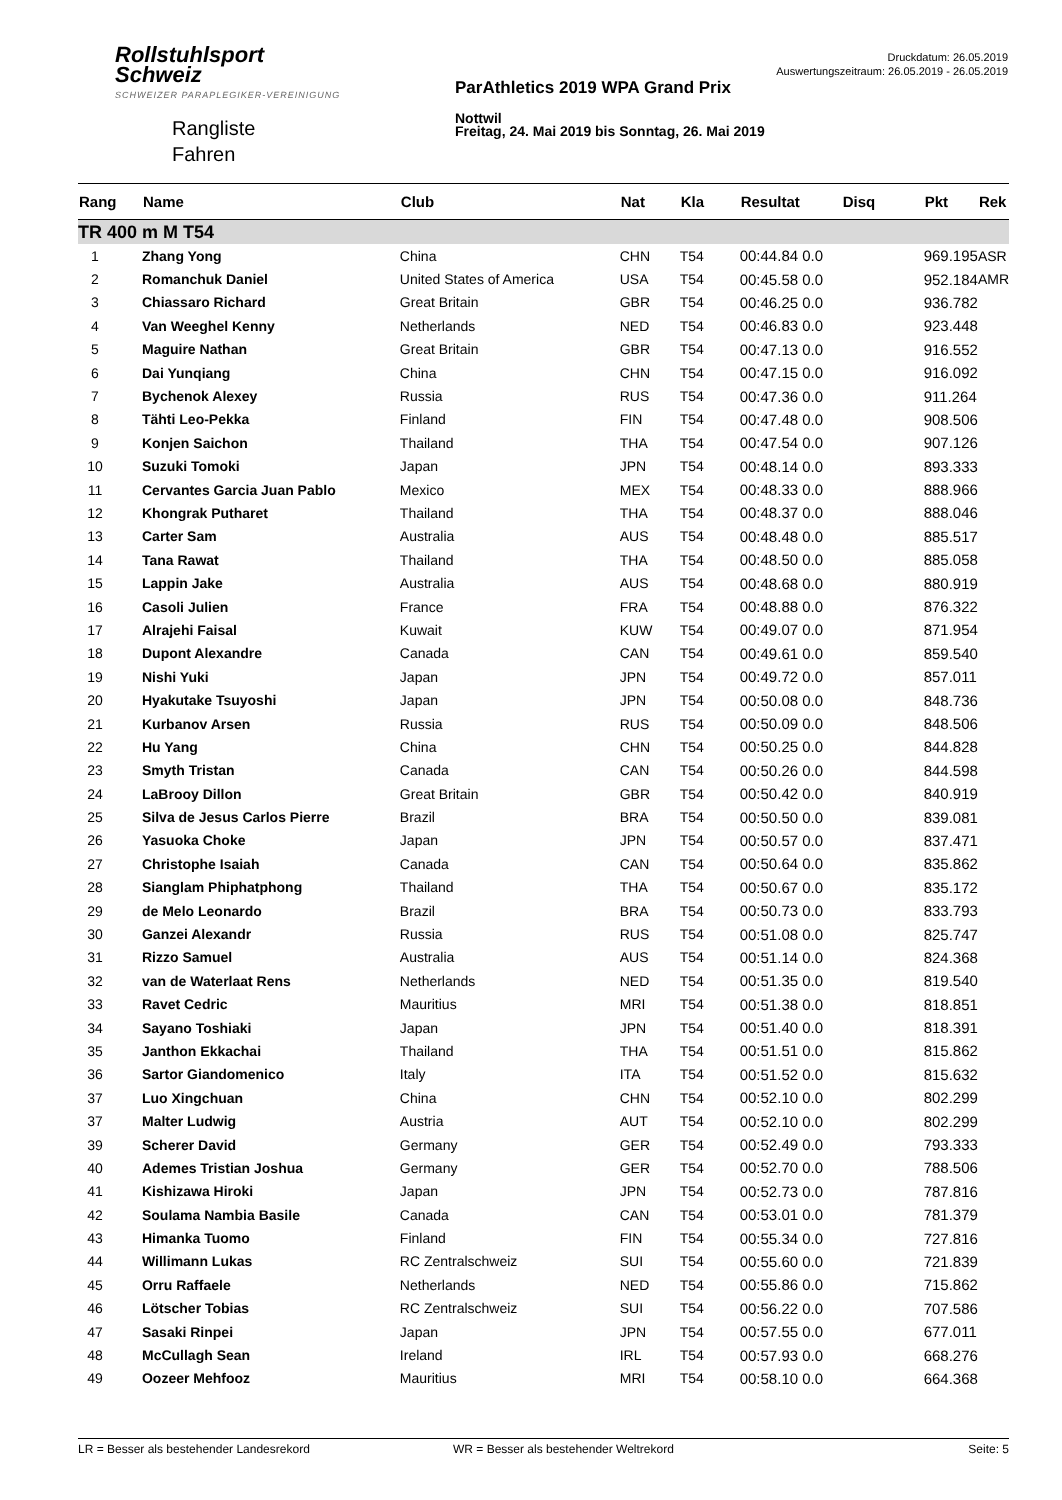Rollstuhlsport
Schweiz
SCHWEIZER PARAPLEGIKER-VEREINIGUNG
Rangliste
Fahren
ParAthletics 2019 WPA Grand Prix
Nottwil
Freitag, 24. Mai 2019 bis Sonntag, 26. Mai 2019
Druckdatum: 26.05.2019
Auswertungszeitraum: 26.05.2019 - 26.05.2019
| Rang | Name | Club | Nat | Kla | Resultat | Disq | Pkt | Rek |
| --- | --- | --- | --- | --- | --- | --- | --- | --- |
| TR 400 m M T54 | | | | | | | | |
| 1 | Zhang Yong | China | CHN | T54 | 00:44.84 0.0 | | 969.195 | ASR |
| 2 | Romanchuk Daniel | United States of America | USA | T54 | 00:45.58 0.0 | | 952.184 | AMR |
| 3 | Chiassaro Richard | Great Britain | GBR | T54 | 00:46.25 0.0 | | 936.782 | |
| 4 | Van Weeghel Kenny | Netherlands | NED | T54 | 00:46.83 0.0 | | 923.448 | |
| 5 | Maguire Nathan | Great Britain | GBR | T54 | 00:47.13 0.0 | | 916.552 | |
| 6 | Dai Yunqiang | China | CHN | T54 | 00:47.15 0.0 | | 916.092 | |
| 7 | Bychenok Alexey | Russia | RUS | T54 | 00:47.36 0.0 | | 911.264 | |
| 8 | Tähti Leo-Pekka | Finland | FIN | T54 | 00:47.48 0.0 | | 908.506 | |
| 9 | Konjen Saichon | Thailand | THA | T54 | 00:47.54 0.0 | | 907.126 | |
| 10 | Suzuki Tomoki | Japan | JPN | T54 | 00:48.14 0.0 | | 893.333 | |
| 11 | Cervantes Garcia Juan Pablo | Mexico | MEX | T54 | 00:48.33 0.0 | | 888.966 | |
| 12 | Khongrak Putharet | Thailand | THA | T54 | 00:48.37 0.0 | | 888.046 | |
| 13 | Carter Sam | Australia | AUS | T54 | 00:48.48 0.0 | | 885.517 | |
| 14 | Tana Rawat | Thailand | THA | T54 | 00:48.50 0.0 | | 885.058 | |
| 15 | Lappin Jake | Australia | AUS | T54 | 00:48.68 0.0 | | 880.919 | |
| 16 | Casoli Julien | France | FRA | T54 | 00:48.88 0.0 | | 876.322 | |
| 17 | Alrajehi Faisal | Kuwait | KUW | T54 | 00:49.07 0.0 | | 871.954 | |
| 18 | Dupont Alexandre | Canada | CAN | T54 | 00:49.61 0.0 | | 859.540 | |
| 19 | Nishi Yuki | Japan | JPN | T54 | 00:49.72 0.0 | | 857.011 | |
| 20 | Hyakutake Tsuyoshi | Japan | JPN | T54 | 00:50.08 0.0 | | 848.736 | |
| 21 | Kurbanov Arsen | Russia | RUS | T54 | 00:50.09 0.0 | | 848.506 | |
| 22 | Hu Yang | China | CHN | T54 | 00:50.25 0.0 | | 844.828 | |
| 23 | Smyth Tristan | Canada | CAN | T54 | 00:50.26 0.0 | | 844.598 | |
| 24 | LaBrooy Dillon | Great Britain | GBR | T54 | 00:50.42 0.0 | | 840.919 | |
| 25 | Silva de Jesus Carlos Pierre | Brazil | BRA | T54 | 00:50.50 0.0 | | 839.081 | |
| 26 | Yasuoka Choke | Japan | JPN | T54 | 00:50.57 0.0 | | 837.471 | |
| 27 | Christophe Isaiah | Canada | CAN | T54 | 00:50.64 0.0 | | 835.862 | |
| 28 | Sianglam Phiphatphong | Thailand | THA | T54 | 00:50.67 0.0 | | 835.172 | |
| 29 | de Melo Leonardo | Brazil | BRA | T54 | 00:50.73 0.0 | | 833.793 | |
| 30 | Ganzei Alexandr | Russia | RUS | T54 | 00:51.08 0.0 | | 825.747 | |
| 31 | Rizzo Samuel | Australia | AUS | T54 | 00:51.14 0.0 | | 824.368 | |
| 32 | van de Waterlaat Rens | Netherlands | NED | T54 | 00:51.35 0.0 | | 819.540 | |
| 33 | Ravet Cedric | Mauritius | MRI | T54 | 00:51.38 0.0 | | 818.851 | |
| 34 | Sayano Toshiaki | Japan | JPN | T54 | 00:51.40 0.0 | | 818.391 | |
| 35 | Janthon Ekkachai | Thailand | THA | T54 | 00:51.51 0.0 | | 815.862 | |
| 36 | Sartor Giandomenico | Italy | ITA | T54 | 00:51.52 0.0 | | 815.632 | |
| 37 | Luo Xingchuan | China | CHN | T54 | 00:52.10 0.0 | | 802.299 | |
| 37 | Malter Ludwig | Austria | AUT | T54 | 00:52.10 0.0 | | 802.299 | |
| 39 | Scherer David | Germany | GER | T54 | 00:52.49 0.0 | | 793.333 | |
| 40 | Ademes Tristian Joshua | Germany | GER | T54 | 00:52.70 0.0 | | 788.506 | |
| 41 | Kishizawa Hiroki | Japan | JPN | T54 | 00:52.73 0.0 | | 787.816 | |
| 42 | Soulama Nambia Basile | Canada | CAN | T54 | 00:53.01 0.0 | | 781.379 | |
| 43 | Himanka Tuomo | Finland | FIN | T54 | 00:55.34 0.0 | | 727.816 | |
| 44 | Willimann Lukas | RC Zentralschweiz | SUI | T54 | 00:55.60 0.0 | | 721.839 | |
| 45 | Orru Raffaele | Netherlands | NED | T54 | 00:55.86 0.0 | | 715.862 | |
| 46 | Lötscher Tobias | RC Zentralschweiz | SUI | T54 | 00:56.22 0.0 | | 707.586 | |
| 47 | Sasaki Rinpei | Japan | JPN | T54 | 00:57.55 0.0 | | 677.011 | |
| 48 | McCullagh Sean | Ireland | IRL | T54 | 00:57.93 0.0 | | 668.276 | |
| 49 | Oozeer Mehfooz | Mauritius | MRI | T54 | 00:58.10 0.0 | | 664.368 | |
LR = Besser als bestehender Landesrekord WR = Besser als bestehender Weltrekord Seite: 5